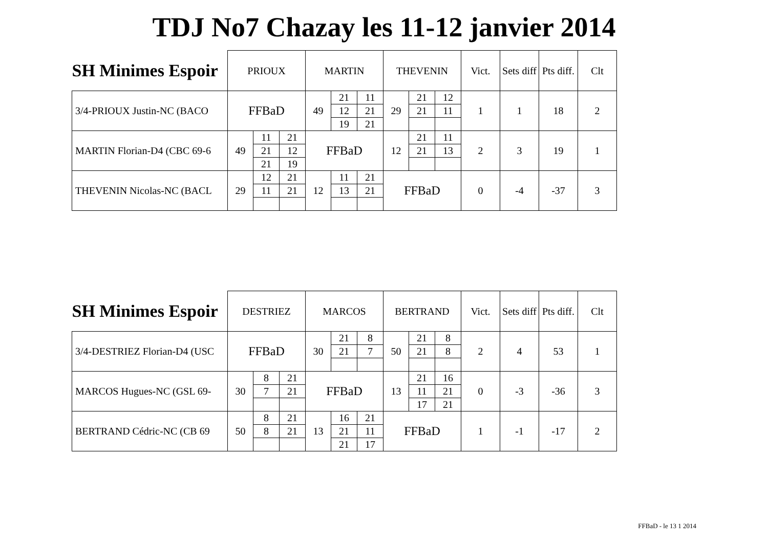TDJ No7 Chazay les 11-12 janvier 2014
| SH Minimes Espoir | PRIOUX | | | MARTIN | | | THEVENIN | | | Vict. | Sets diff | Pts diff. | Clt |
| --- | --- | --- | --- | --- | --- | --- | --- | --- | --- | --- | --- | --- | --- |
| 3/4-PRIOUX Justin-NC (BACO | FFBaD | | | 49 | 21 | 11 | 29 | 21 | 12 | 1 | 1 | 18 | 2 |
| | | | | | 12 | 21 | | 21 | 11 | | | | |
| | | | | | 19 | 21 | | | | | | | |
| MARTIN Florian-D4 (CBC 69-6 | 49 | 11 | 21 | FFBaD | | | 12 | 21 | 11 | 2 | 3 | 19 | 1 |
| | | 21 | 12 | | | | | 21 | 13 | | | | |
| | | 21 | 19 | | | | | | | | | | |
| THEVENIN Nicolas-NC (BACL | 29 | 12 | 21 | 12 | 11 | 21 | FFBaD | | | 0 | -4 | -37 | 3 |
| | | 11 | 21 | | 13 | 21 | | | | | | | |
| SH Minimes Espoir | DESTRIEZ | | | MARCOS | | | BERTRAND | | | Vict. | Sets diff | Pts diff. | Clt |
| --- | --- | --- | --- | --- | --- | --- | --- | --- | --- | --- | --- | --- | --- |
| 3/4-DESTRIEZ Florian-D4 (USC | FFBaD | | | 30 | 21 | 8 | 50 | 21 | 8 | 2 | 4 | 53 | 1 |
| | | | | | 21 | 7 | | 21 | 8 | | | | |
| MARCOS Hugues-NC (GSL 69- | 30 | 8 | 21 | FFBaD | | | 13 | 21 | 16 | 0 | -3 | -36 | 3 |
| | | 7 | 21 | | | | | 11 | 21 | | | | |
| | | | | | | | | 17 | 21 | | | | |
| BERTRAND Cédric-NC (CB 69 | 50 | 8 | 21 | 13 | 16 | 21 | FFBaD | | | 1 | -1 | -17 | 2 |
| | | 8 | 21 | | 21 | 11 | | | | | | | |
| | | | | | 21 | 17 | | | | | | | |
FFBaD - le 13 1 2014